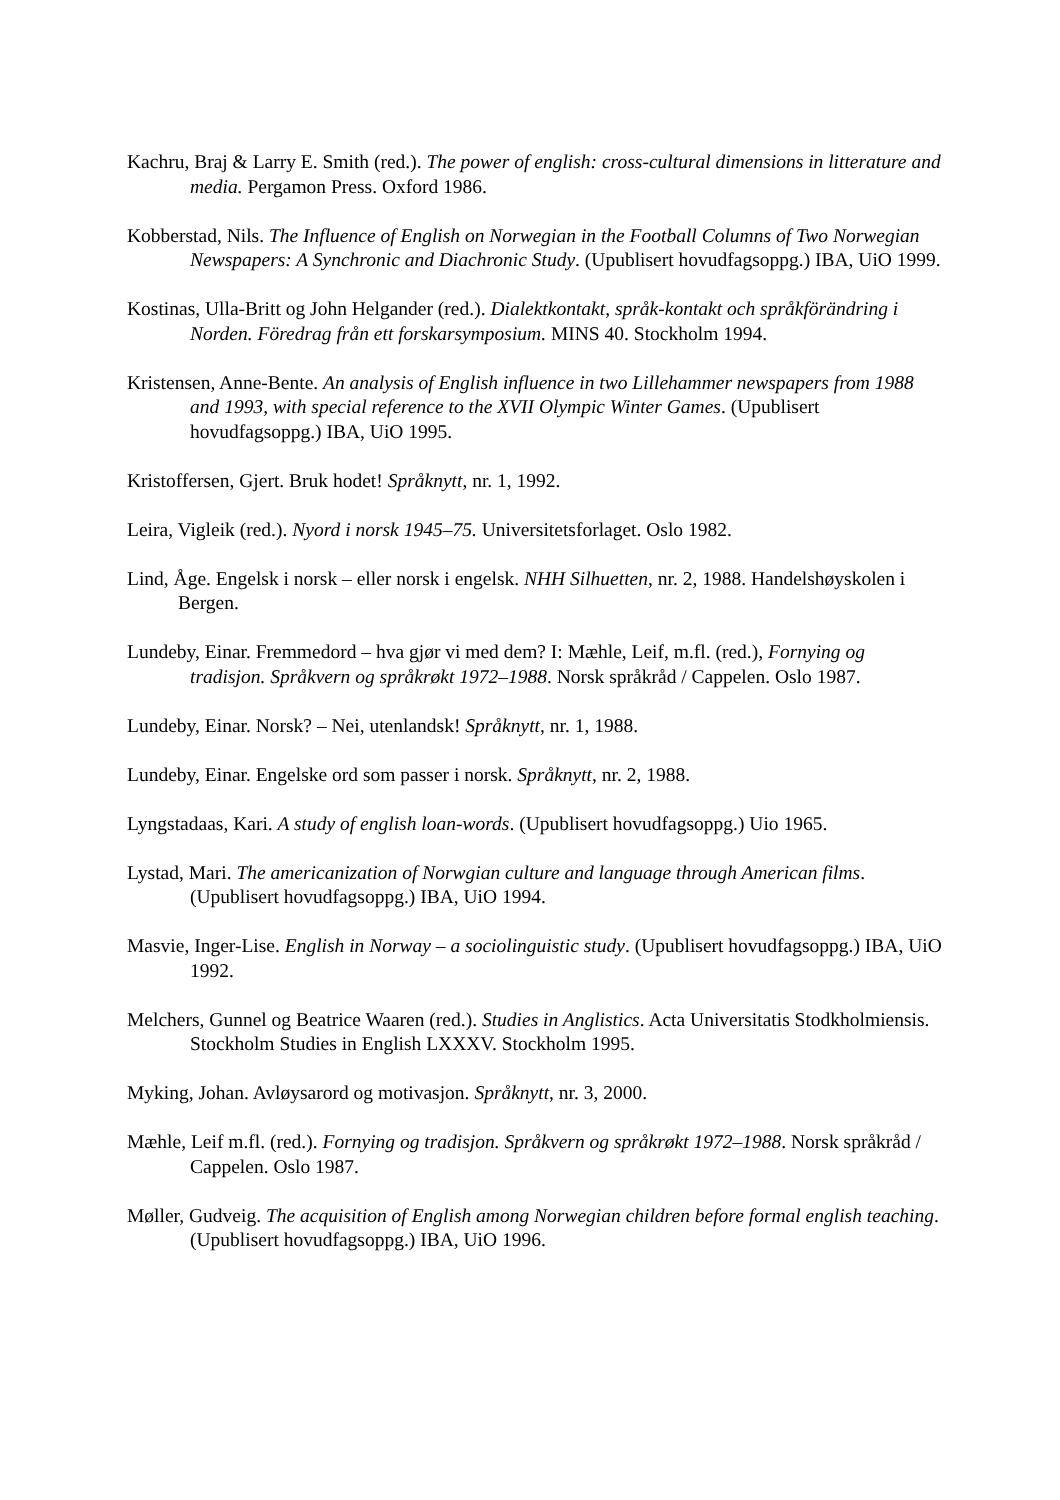Kachru, Braj & Larry E. Smith (red.). The power of english: cross-cultural dimensions in litterature and media. Pergamon Press. Oxford 1986.
Kobberstad, Nils. The Influence of English on Norwegian in the Football Columns of Two Norwegian Newspapers: A Synchronic and Diachronic Study. (Upublisert hovudfagsoppg.) IBA, UiO 1999.
Kostinas, Ulla-Britt og John Helgander (red.). Dialektkontakt, språk-kontakt och språkförändring i Norden. Föredrag från ett forskarsymposium. MINS 40. Stockholm 1994.
Kristensen, Anne-Bente. An analysis of English influence in two Lillehammer newspapers from 1988 and 1993, with special reference to the XVII Olympic Winter Games. (Upublisert hovudfagsoppg.) IBA, UiO 1995.
Kristoffersen, Gjert. Bruk hodet! Språknytt, nr. 1, 1992.
Leira, Vigleik (red.). Nyord i norsk 1945–75. Universitetsforlaget. Oslo 1982.
Lind, Åge. Engelsk i norsk – eller norsk i engelsk. NHH Silhuetten, nr. 2, 1988. Handelshøyskolen i Bergen.
Lundeby, Einar. Fremmedord – hva gjør vi med dem? I: Mæhle, Leif, m.fl. (red.), Fornying og tradisjon. Språkvern og språkrøkt 1972–1988. Norsk språkråd / Cappelen. Oslo 1987.
Lundeby, Einar. Norsk? – Nei, utenlandsk! Språknytt, nr. 1, 1988.
Lundeby, Einar. Engelske ord som passer i norsk. Språknytt, nr. 2, 1988.
Lyngstadaas, Kari. A study of english loan-words. (Upublisert hovudfagsoppg.) Uio 1965.
Lystad, Mari. The americanization of Norwgian culture and language through American films. (Upublisert hovudfagsoppg.) IBA, UiO 1994.
Masvie, Inger-Lise. English in Norway – a sociolinguistic study. (Upublisert hovudfagsoppg.) IBA, UiO 1992.
Melchers, Gunnel og Beatrice Waaren (red.). Studies in Anglistics. Acta Universitatis Stodkholmiensis. Stockholm Studies in English LXXXV. Stockholm 1995.
Myking, Johan. Avløysarord og motivasjon. Språknytt, nr. 3, 2000.
Mæhle, Leif m.fl. (red.). Fornying og tradisjon. Språkvern og språkrøkt 1972–1988. Norsk språkråd / Cappelen. Oslo 1987.
Møller, Gudveig. The acquisition of English among Norwegian children before formal english teaching. (Upublisert hovudfagsoppg.) IBA, UiO 1996.